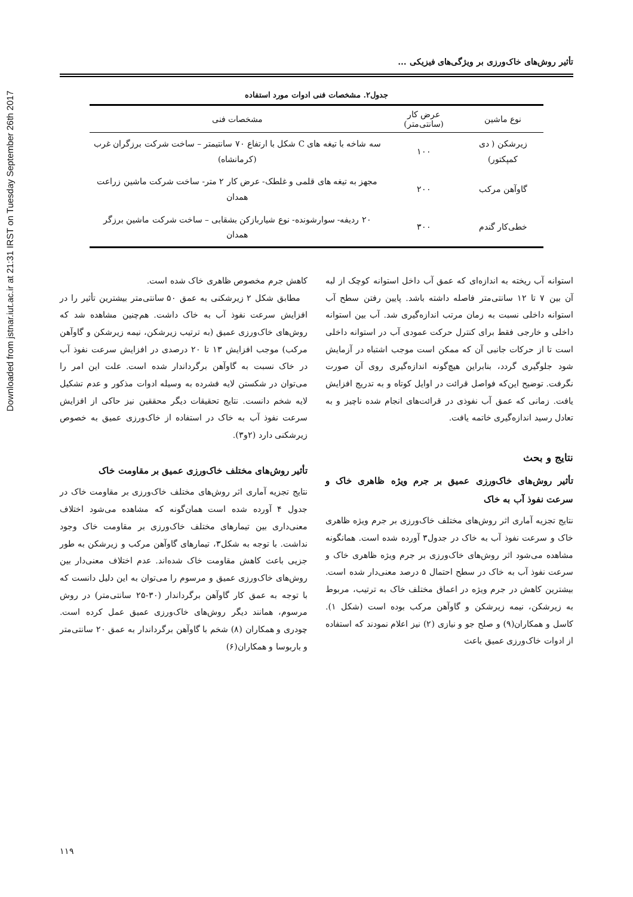Downloaded from jstnar.iut.ac.ir at 21:31 IRST on Tuesday September 26th 2017
تأثیر روش‌های خاک‌ورزی بر ویژگی‌های فیزیکی ...
جدول۲. مشخصات فنی ادوات مورد استفاده
| نوع ماشین | عرض کار (سانتی‌متر) | مشخصات فنی |
| --- | --- | --- |
| زیرشکن ( دی کمپکتور) | ۱۰۰ | سه شاخه با تیغه های C شکل با ارتفاع ۷۰ سانتیمتر – ساخت شرکت برزگران غرب (کرمانشاه) |
| گاوآهن مرکب | ۲۰۰ | مجهز به تیغه های قلمی و غلطک- عرض کار ۲ متر- ساخت شرکت ماشین زراعت همدان |
| خطی‌کار گندم | ۳۰۰ | ۲۰ ردیفه- سوارشونده- نوع شیاربازکن بشقابی – ساخت شرکت ماشین برزگر همدان |
استوانه آب ریخته به اندازه‌ای که عمق آب داخل استوانه کوچک از لبه آن بین ۷ تا ۱۲ سانتی‌متر فاصله داشته باشد. پایین رفتن سطح آب استوانه داخلی نسبت به زمان مرتب اندازه‌گیری شد. آب بین استوانه داخلی و خارجی فقط برای کنترل حرکت عمودی آب در استوانه داخلی است تا از حرکات جانبی آن که ممکن است موجب اشتباه در آزمایش شود جلوگیری گردد، بنابراین هیچ‌گونه اندازه‌گیری روی آن صورت نگرفت. توضیح این‌که فواصل قرائت در اوایل کوتاه و به تدریج افزایش یافت. زمانی که عمق آب نفوذی در قرائت‌های انجام شده ناچیز و به تعادل رسید اندازه‌گیری خاتمه یافت.
نتایج و بحث
تأثیر روش‌های خاک‌ورزی عمیق بر جرم ویژه ظاهری خاک و سرعت نفوذ آب به خاک
نتایج تجزیه آماری اثر روش‌های مختلف خاک‌ورزی بر جرم ویژه ظاهری خاک و سرعت نفوذ آب به خاک در جدول۳ آورده شده است. همانگونه مشاهده می‌شود اثر روش‌های خاک‌ورزی بر جرم ویژه ظاهری خاک و سرعت نفوذ آب به خاک در سطح احتمال ۵ درصد معنی‌دار شده است. بیشترین کاهش در جرم ویژه در اعماق مختلف خاک به ترتیب، مربوط به زیرشکن، نیمه زیرشکن و گاوآهن مرکب بوده است (شکل ۱). کاسل و همکاران(۹) و صلح جو و نیازی (۲) نیز اعلام نمودند که استفاده از ادوات خاک‌ورزی عمیق باعث
کاهش جرم مخصوص ظاهری خاک شده است.
مطابق شکل ۲ زیرشکنی به عمق ۵۰ سانتی‌متر بیشترین تأثیر را در افزایش سرعت نفوذ آب به خاک داشت. هم‌چنین مشاهده شد که روش‌های خاک‌ورزی عمیق (به ترتیب زیرشکن، نیمه زیرشکن و گاوآهن مرکب) موجب افزایش ۱۳ تا ۲۰ درصدی در افزایش سرعت نفوذ آب در خاک نسبت به گاوآهن برگرداندار شده است. علت این امر را می‌توان در شکستن لایه فشرده به وسیله ادوات مذکور و عدم تشکیل لایه شخم دانست. نتایج تحقیقات دیگر محققین نیز حاکی از افزایش سرعت نفوذ آب به خاک در استفاده از خاک‌ورزی عمیق به خصوص زیرشکنی دارد (۲و۳).
تأثیر روش‌های مختلف خاک‌ورزی عمیق بر مقاومت خاک
نتایج تجزیه آماری اثر روش‌های مختلف خاک‌ورزی بر مقاومت خاک در جدول ۴ آورده شده است همان‌گونه که مشاهده می‌شود اختلاف معنی‌داری بین تیمارهای مختلف خاک‌ورزی بر مقاومت خاک وجود نداشت. با توجه به شکل۳، تیمارهای گاوآهن مرکب و زیرشکن به طور جزیی باعث کاهش مقاومت خاک شده‌اند. عدم اختلاف معنی‌دار بین روش‌های خاک‌ورزی عمیق و مرسوم را می‌توان به این دلیل دانست که با توجه به عمق کار گاوآهن برگرداندار (۳۰-۲۵ سانتی‌متر) در روش مرسوم، همانند دیگر روش‌های خاک‌ورزی عمیق عمل کرده است. چودری و همکاران (۸) شخم با گاوآهن برگرداندار به عمق ۲۰ سانتی‌متر و باربوسا و همکاران(۶)
۱۱۹